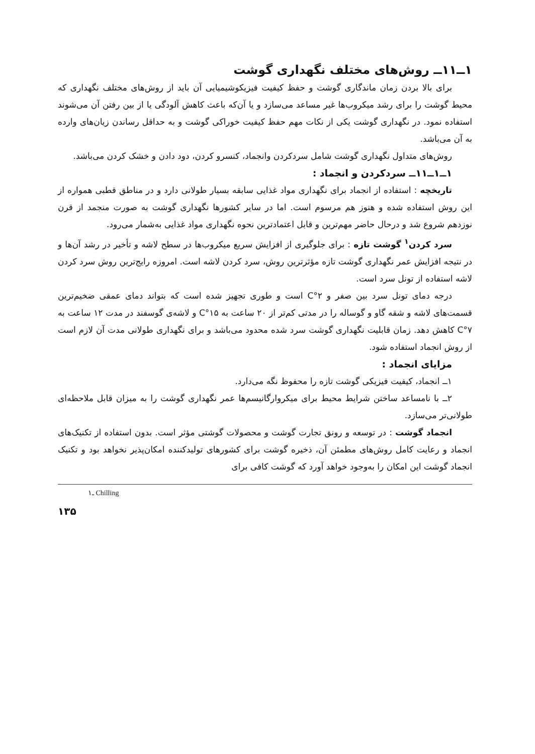۱ــ۱۱ــ روش‌های مختلف نگهداری گوشت
برای بالا بردن زمان ماندگاری گوشت و حفظ کیفیت فیزیکوشیمیایی آن باید از روش‌های مختلف نگهداری که محیط گوشت را برای رشد میکروب‌ها غیر مساعد می‌سازد و یا آن‌که باعث کاهش آلودگی یا از بین رفتن آن می‌شوند استفاده نمود. در نگهداری گوشت یکی از نکات مهم حفظ کیفیت خوراکی گوشت و به حداقل رساندن زیان‌های وارده به آن می‌باشد.
روش‌های متداول نگهداری گوشت شامل سردکردن وانجماد، کنسرو کردن، دود دادن و خشک کردن می‌باشد.
۱ــ۱ــ۱۱ــ سردکردن و انجماد :
تاریخچه : استفاده از انجماد برای نگهداری مواد غذایی سابقه بسیار طولانی دارد و در مناطق قطبی همواره از این روش استفاده شده و هنوز هم مرسوم است. اما در سایر کشورها نگهداری گوشت به صورت منجمد از قرن نوزدهم شروع شد و درحال حاضر مهم‌ترین و قابل اعتمادترین نحوه نگهداری مواد غذایی به‌شمار می‌رود.
سرد کردن<sup>۱</sup> گوشت تازه : برای جلوگیری از افزایش سریع میکروب‌ها در سطح لاشه و تأخیر در رشد آن‌ها و در نتیجه افزایش عمر نگهداری گوشت تازه مؤثرترین روش، سرد کردن لاشه است. امروزه رایج‌ترین روش سرد کردن لاشه استفاده از تونل سرد است.
درجه دمای تونل سرد بین صفر و ۲°C است و طوری تجهیز شده است که بتواند دمای عمقی ضخیم‌ترین قسمت‌های لاشه و شقه گاو و گوساله را در مدتی کم‌تر از ۲۰ ساعت به ۱۵°C و لاشه‌ی گوسفند در مدت ۱۲ ساعت به ۷°C کاهش دهد. زمان قابلیت نگهداری گوشت سرد شده محدود می‌باشد و برای نگهداری طولانی مدت آن لازم است از روش انجماد استفاده شود.
مزایای انجماد :
۱ــ انجماد، کیفیت فیزیکی گوشت تازه را محفوظ نگه می‌دارد.
۲ــ با نامساعد ساختن شرایط محیط برای میکروارگانیسم‌ها عمر نگهداری گوشت را به میزان قابل ملاحظه‌ای طولانی‌تر می‌سازد.
انجماد گوشت : در توسعه و رونق تجارت گوشت و محصولات گوشتی مؤثر است. بدون استفاده از تکنیک‌های انجماد و رعایت کامل روش‌های مطمئن آن، ذخیره گوشت برای کشورهای تولیدکننده امکان‌پذیر نخواهد بود و تکنیک انجماد گوشت این امکان را به‌وجود خواهد آورد که گوشت کافی برای
۱ـ Chilling
۱۳۵